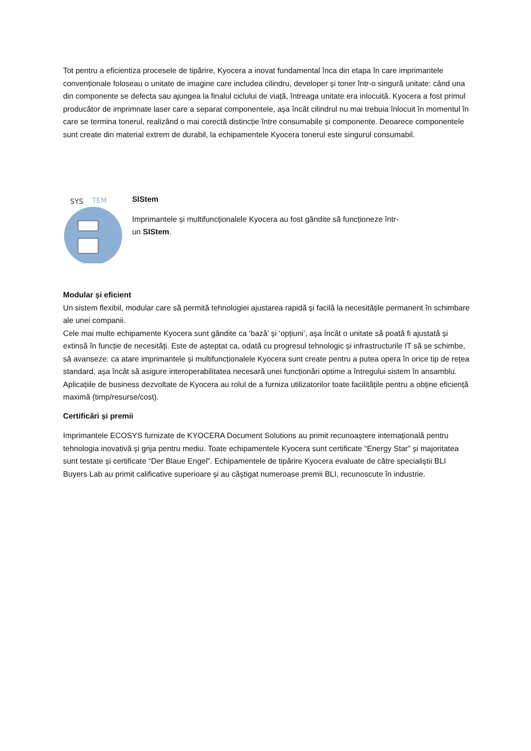Tot pentru a eficientiza procesele de tipărire, Kyocera a inovat fundamental înca din etapa în care imprimantele convenționale foloseau o unitate de imagine care includea cilindru, developer și toner într-o singură unitate: când una din componente se defecta sau ajungea la finalul ciclului de viață, întreaga unitate era inlocuită. Kyocera a fost primul producător de imprimnate laser care a separat componentele, așa încât cilindrul nu mai trebuia înlocuit în momentul în care se termina tonerul, realizând o mai corectă distincție între consumabile și componente. Deoarece componentele sunt create din material extrem de durabil, la echipamentele Kyocera tonerul este singurul consumabil.
SYS
TEM
SIStem
Imprimantele și multifuncționalele Kyocera au fost gândite să funcționeze într-
un SIStem.
Modular și eficient
Un sistem flexibil, modular care să permită tehnologiei ajustarea rapidă și facilă la necesitățile permanent în schimbare ale unei companii.
Cele mai multe echipamente Kyocera sunt gândite ca ‘bază’ și ‘opțiuni’, așa încât o unitate să poată fi ajustată și extinsă în funcție de necesități. Este de așteptat ca, odată cu progresul tehnologic și infrastructurile IT să se schimbe, să avanseze: ca atare imprimantele și multifuncționalele Kyocera sunt create pentru a putea opera în orice tip de rețea standard, așa încât să asigure interoperabilitatea necesară unei funcționări optime a întregului sistem în ansamblu. Aplicațiile de business dezvoltate de Kyocera au rolul de a furniza utilizatorilor toate facilitățile pentru a obține eficiență maximă (timp/resurse/cost).
Certificări și premii
Imprimantele ECOSYS furnizate de KYOCERA Document Solutions au primit recunoaștere internațională pentru tehnologia inovativă și grija pentru mediu. Toate echipamentele Kyocera sunt certificate “Energy Star” și majoritatea sunt testate și certificate “Der Blaue Engel”. Echipamentele de tipărire Kyocera evaluate de către specialiștii BLI Buyers Lab au primit calificative superioare și au câștigat numeroase premii BLI, recunoscute în industrie.